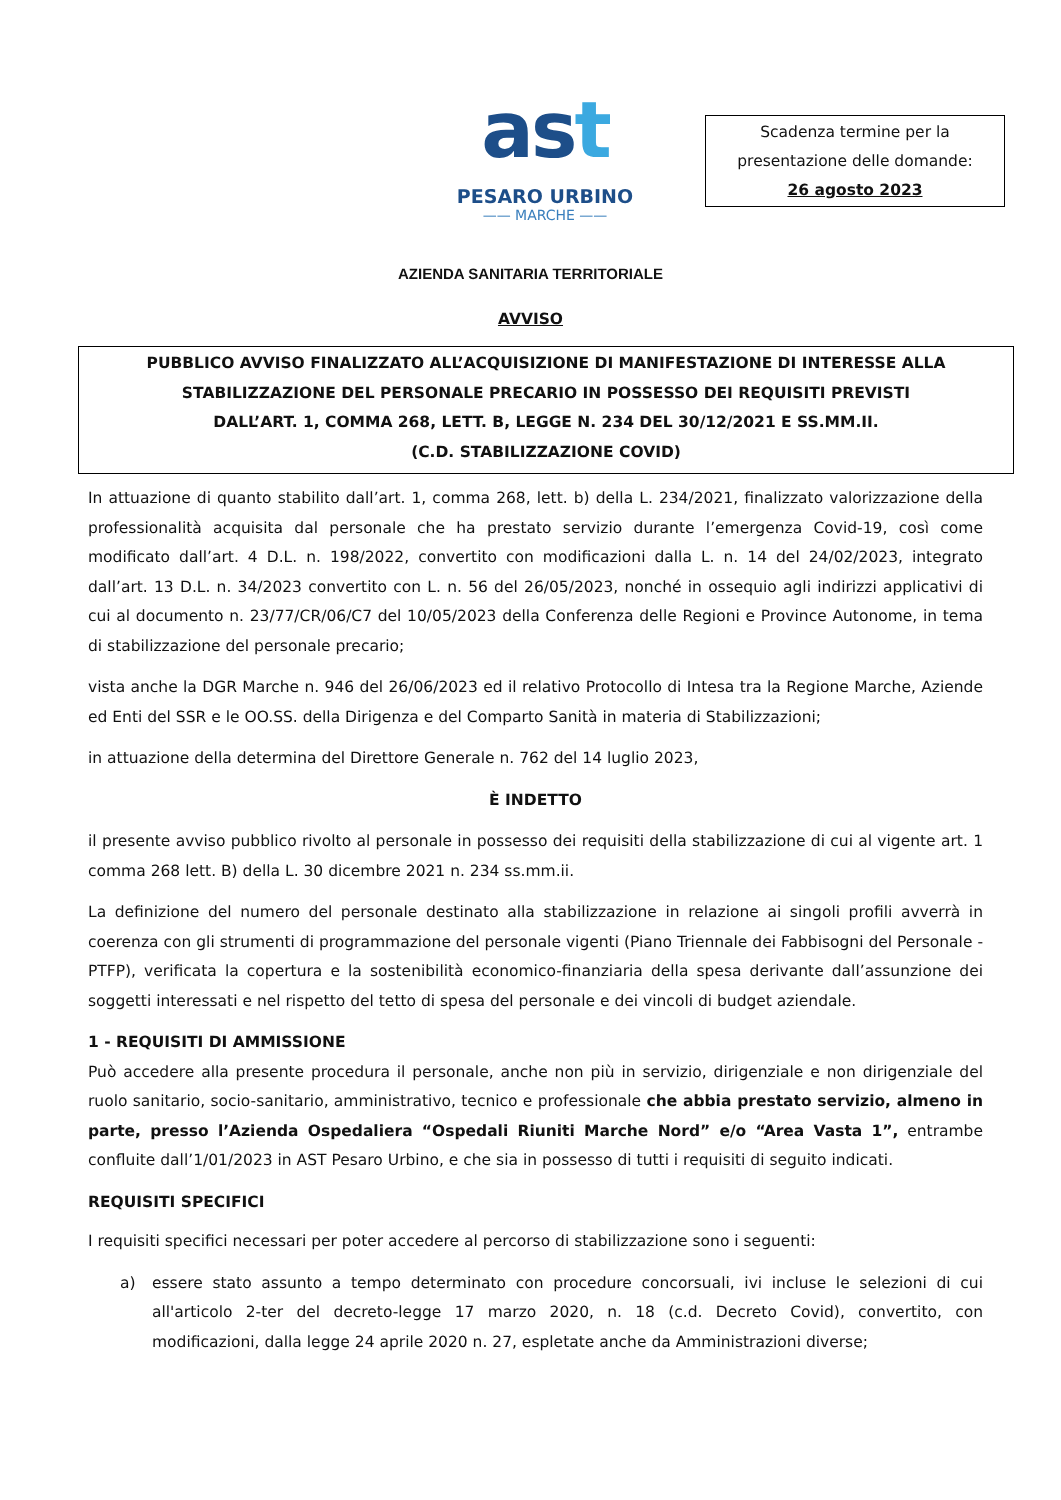ast
PESARO URBINO
—— MARCHE ——
Scadenza termine per la presentazione delle domande:
26 agosto 2023
AZIENDA SANITARIA TERRITORIALE
AVVISO
PUBBLICO AVVISO FINALIZZATO ALL’ACQUISIZIONE DI MANIFESTAZIONE DI INTERESSE ALLA
STABILIZZAZIONE DEL PERSONALE PRECARIO IN POSSESSO DEI REQUISITI PREVISTI
DALL’ART. 1, COMMA 268, LETT. B, LEGGE N. 234 DEL 30/12/2021 E SS.MM.II.
(C.D. STABILIZZAZIONE COVID)
In attuazione di quanto stabilito dall’art. 1, comma 268, lett. b) della L. 234/2021, finalizzato valorizzazione della professionalità acquisita dal personale che ha prestato servizio durante l’emergenza Covid-19, così come modificato dall’art. 4 D.L. n. 198/2022, convertito con modificazioni dalla L. n. 14 del 24/02/2023, integrato dall’art. 13 D.L. n. 34/2023 convertito con L. n. 56 del 26/05/2023, nonché in ossequio agli indirizzi applicativi di cui al documento n. 23/77/CR/06/C7 del 10/05/2023 della Conferenza delle Regioni e Province Autonome, in tema di stabilizzazione del personale precario;
vista anche la DGR Marche n. 946 del 26/06/2023 ed il relativo Protocollo di Intesa tra la Regione Marche, Aziende ed Enti del SSR e le OO.SS. della Dirigenza e del Comparto Sanità in materia di Stabilizzazioni;
in attuazione della determina del Direttore Generale n. 762 del 14 luglio 2023,
È INDETTO
il presente avviso pubblico rivolto al personale in possesso dei requisiti della stabilizzazione di cui al vigente art. 1 comma 268 lett. B) della L. 30 dicembre 2021 n. 234 ss.mm.ii.
La definizione del numero del personale destinato alla stabilizzazione in relazione ai singoli profili avverrà in coerenza con gli strumenti di programmazione del personale vigenti (Piano Triennale dei Fabbisogni del Personale - PTFP), verificata la copertura e la sostenibilità economico-finanziaria della spesa derivante dall’assunzione dei soggetti interessati e nel rispetto del tetto di spesa del personale e dei vincoli di budget aziendale.
1 - REQUISITI DI AMMISSIONE
Può accedere alla presente procedura il personale, anche non più in servizio, dirigenziale e non dirigenziale del ruolo sanitario, socio-sanitario, amministrativo, tecnico e professionale che abbia prestato servizio, almeno in parte, presso l’Azienda Ospedaliera “Ospedali Riuniti Marche Nord” e/o “Area Vasta 1”, entrambe confluite dall’1/01/2023 in AST Pesaro Urbino, e che sia in possesso di tutti i requisiti di seguito indicati.
REQUISITI SPECIFICI
I requisiti specifici necessari per poter accedere al percorso di stabilizzazione sono i seguenti:
a) essere stato assunto a tempo determinato con procedure concorsuali, ivi incluse le selezioni di cui all'articolo 2-ter del decreto-legge 17 marzo 2020, n. 18 (c.d. Decreto Covid), convertito, con modificazioni, dalla legge 24 aprile 2020 n. 27, espletate anche da Amministrazioni diverse;